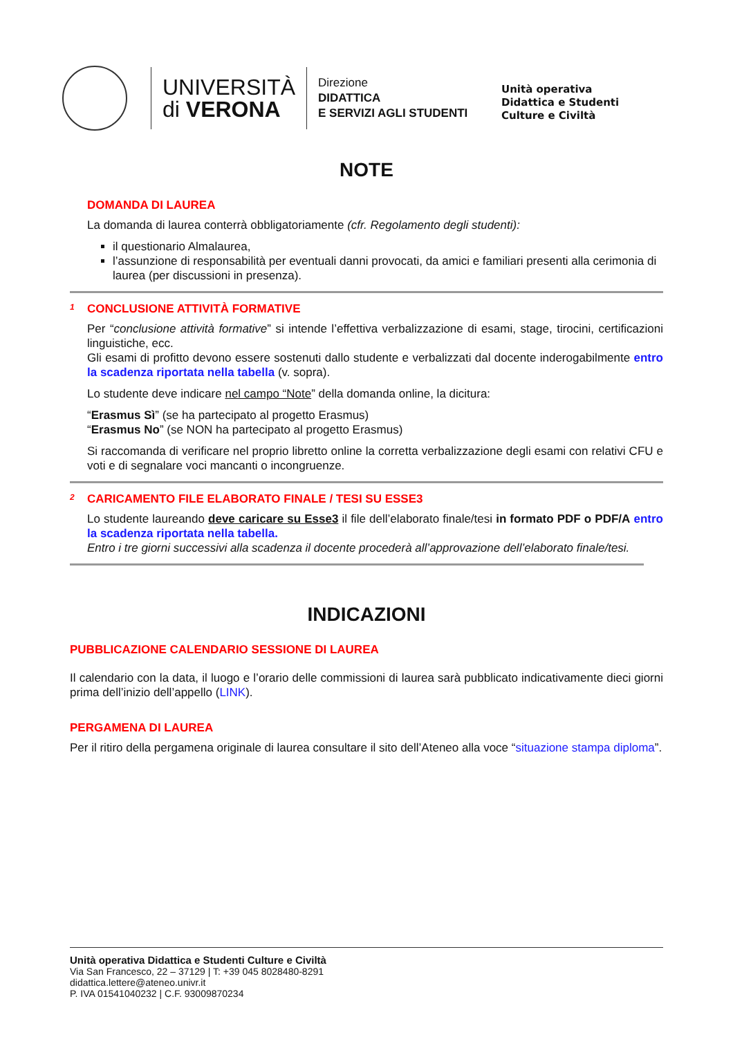UNIVERSITÀ
di VERONA
Direzione
DIDATTICA
E SERVIZI AGLI STUDENTI
Unità operativa
Didattica e Studenti
Culture e Civiltà
NOTE
DOMANDA DI LAUREA
La domanda di laurea conterrà obbligatoriamente (cfr. Regolamento degli studenti):
il questionario Almalaurea,
l’assunzione di responsabilità per eventuali danni provocati, da amici e familiari presenti alla cerimonia di laurea (per discussioni in presenza).
<sup>1</sup>
CONCLUSIONE ATTIVITÀ FORMATIVE
Per “conclusione attività formative” si intende l’effettiva verbalizzazione di esami, stage, tirocini, certificazioni linguistiche, ecc.
Gli esami di profitto devono essere sostenuti dallo studente e verbalizzati dal docente inderogabilmente entro la scadenza riportata nella tabella (v. sopra).
Lo studente deve indicare nel campo “Note” della domanda online, la dicitura:
“Erasmus Sì” (se ha partecipato al progetto Erasmus)
“Erasmus No” (se NON ha partecipato al progetto Erasmus)
Si raccomanda di verificare nel proprio libretto online la corretta verbalizzazione degli esami con relativi CFU e voti e di segnalare voci mancanti o incongruenze.
<sup>2</sup>
CARICAMENTO FILE ELABORATO FINALE / TESI SU ESSE3
Lo studente laureando deve caricare su Esse3 il file dell’elaborato finale/tesi in formato PDF o PDF/A entro la scadenza riportata nella tabella.
Entro i tre giorni successivi alla scadenza il docente procederà all’approvazione dell’elaborato finale/tesi.
INDICAZIONI
PUBBLICAZIONE CALENDARIO SESSIONE DI LAUREA
Il calendario con la data, il luogo e l’orario delle commissioni di laurea sarà pubblicato indicativamente dieci giorni prima dell’inizio dell’appello (LINK).
PERGAMENA DI LAUREA
Per il ritiro della pergamena originale di laurea consultare il sito dell’Ateneo alla voce “situazione stampa diploma”.
Unità operativa Didattica e Studenti Culture e Civiltà
Via San Francesco, 22 – 37129 | T: +39 045 8028480-8291
didattica.lettere@ateneo.univr.it
P. IVA 01541040232 | C.F. 93009870234